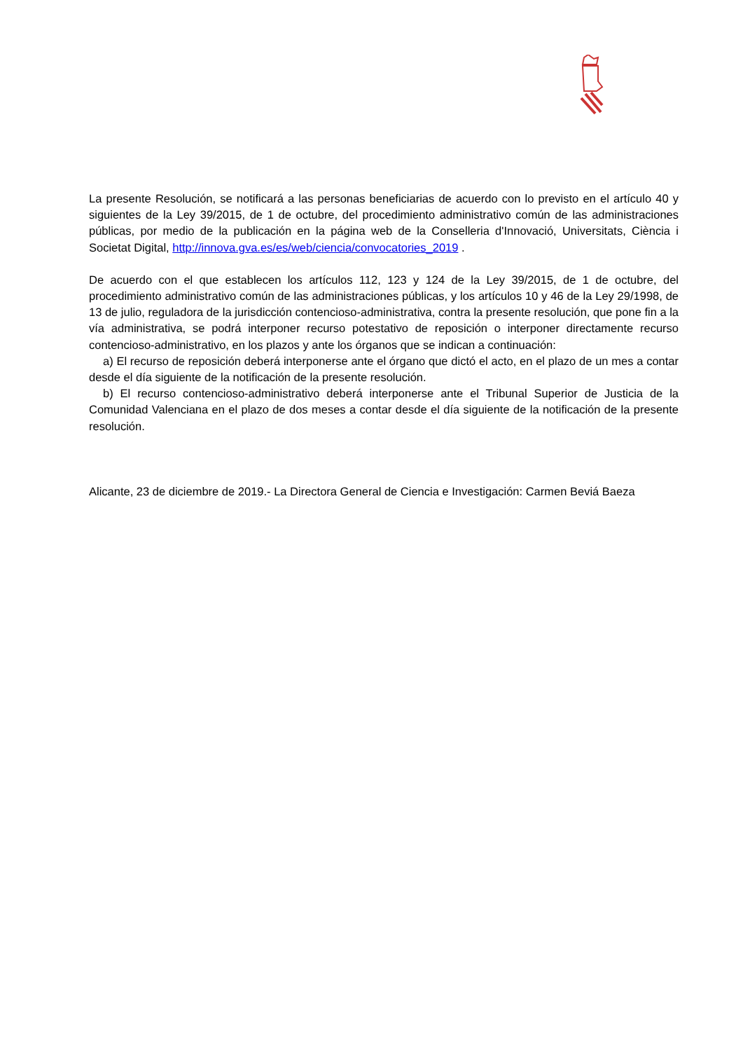La presente Resolución, se notificará a las personas beneficiarias de acuerdo con lo previsto en el artículo 40 y siguientes de la Ley 39/2015, de 1 de octubre, del procedimiento administrativo común de las administraciones públicas, por medio de la publicación en la página web de la Conselleria d'Innovació, Universitats, Ciència i Societat Digital, http://innova.gva.es/es/web/ciencia/convocatories_2019 .
De acuerdo con el que establecen los artículos 112, 123 y 124 de la Ley 39/2015, de 1 de octubre, del procedimiento administrativo común de las administraciones públicas, y los artículos 10 y 46 de la Ley 29/1998, de 13 de julio, reguladora de la jurisdicción contencioso-administrativa, contra la presente resolución, que pone fin a la vía administrativa, se podrá interponer recurso potestativo de reposición o interponer directamente recurso contencioso-administrativo, en los plazos y ante los órganos que se indican a continuación:
a) El recurso de reposición deberá interponerse ante el órgano que dictó el acto, en el plazo de un mes a contar desde el día siguiente de la notificación de la presente resolución.
b) El recurso contencioso-administrativo deberá interponerse ante el Tribunal Superior de Justicia de la Comunidad Valenciana en el plazo de dos meses a contar desde el día siguiente de la notificación de la presente resolución.
Alicante, 23 de diciembre de 2019.- La Directora General de Ciencia e Investigación: Carmen Beviá Baeza